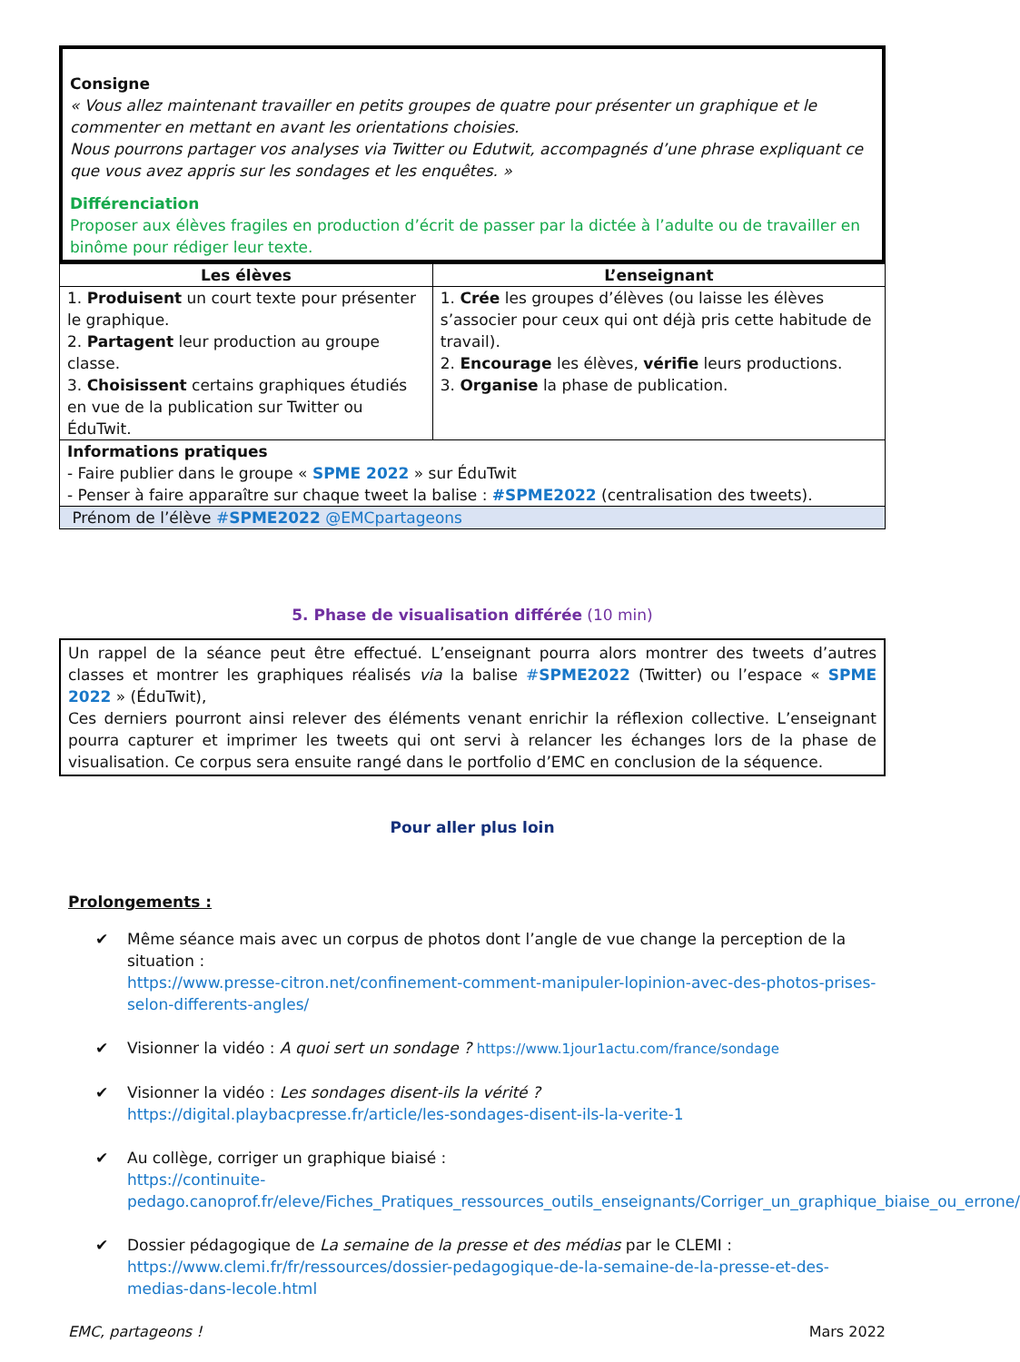Consigne
« Vous allez maintenant travailler en petits groupes de quatre pour présenter un graphique et le commenter en mettant en avant les orientations choisies.
Nous pourrons partager vos analyses via Twitter ou Edutwit, accompagnés d’une phrase expliquant ce que vous avez appris sur les sondages et les enquêtes. »
Différenciation
Proposer aux élèves fragiles en production d’écrit de passer par la dictée à l’adulte ou de travailler en binôme pour rédiger leur texte.
| Les élèves | L’enseignant |
| --- | --- |
| 1. Produisent un court texte pour présenter le graphique. 2. Partagent leur production au groupe classe. 3. Choisissent certains graphiques étudiés en vue de la publication sur Twitter ou ÉduTwit. | 1. Crée les groupes d’élèves (ou laisse les élèves s’associer pour ceux qui ont déjà pris cette habitude de travail). 2. Encourage les élèves, vérifie leurs productions. 3. Organise la phase de publication. |
| Informations pratiques - Faire publier dans le groupe « SPME 2022 » sur ÉduTwit - Penser à faire apparaître sur chaque tweet la balise : #SPME2022 (centralisation des tweets). | |
| Prénom de l’élève # SPME2022 @EMCpartageons | |
5. Phase de visualisation différée (10 min)
Un rappel de la séance peut être effectué. L’enseignant pourra alors montrer des tweets d’autres classes et montrer les graphiques réalisés via la balise #SPME2022 (Twitter) ou l’espace « SPME 2022 » (ÉduTwit),
Ces derniers pourront ainsi relever des éléments venant enrichir la réflexion collective. L’enseignant pourra capturer et imprimer les tweets qui ont servi à relancer les échanges lors de la phase de visualisation. Ce corpus sera ensuite rangé dans le portfolio d’EMC en conclusion de la séquence.
Pour aller plus loin
Prolongements :
✔ Même séance mais avec un corpus de photos dont l’angle de vue change la perception de la situation :
https://www.presse-citron.net/confinement-comment-manipuler-lopinion-avec-des-photos-prises-selon-differents-angles/
✔ Visionner la vidéo : A quoi sert un sondage ? https://www.1jour1actu.com/france/sondage
✔ Visionner la vidéo : Les sondages disent-ils la vérité ?
https://digital.playbacpresse.fr/article/les-sondages-disent-ils-la-verite-1
✔ Au collège, corriger un graphique biaisé :
https://continuite-pedago.canoprof.fr/eleve/Fiches_Pratiques_ressources_outils_enseignants/Corriger_un_graphique_biaise_ou_errone/
✔ Dossier pédagogique de La semaine de la presse et des médias par le CLEMI :
https://www.clemi.fr/fr/ressources/dossier-pedagogique-de-la-semaine-de-la-presse-et-des-medias-dans-lecole.html
EMC, partageons ! Mars 2022